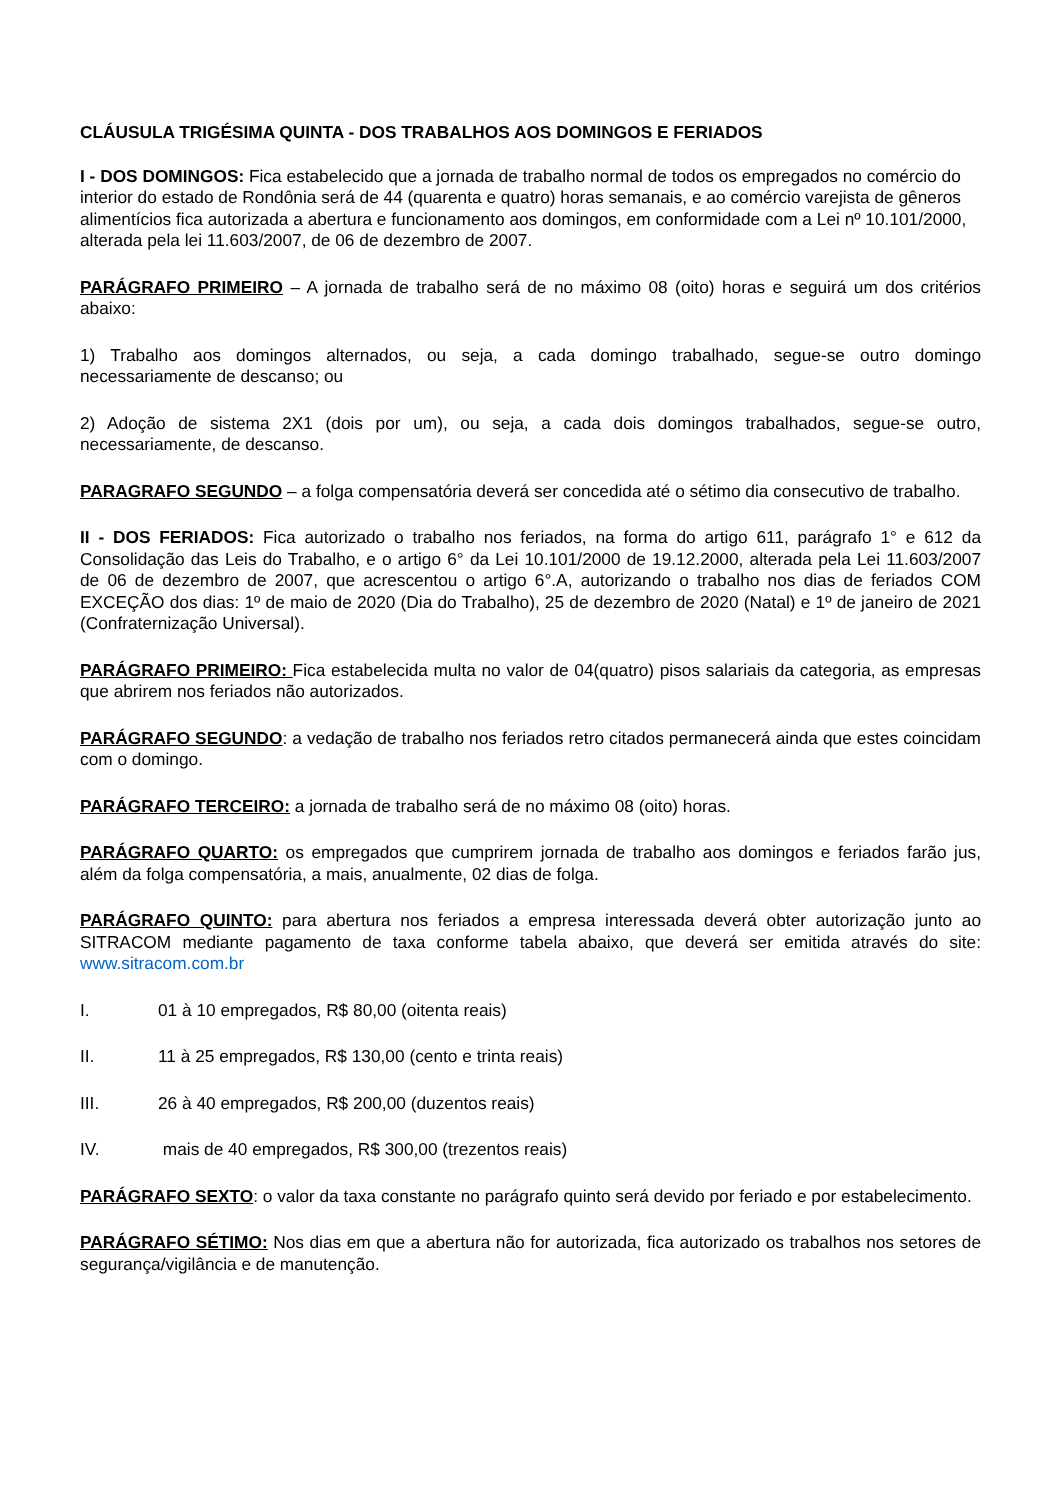CLÁUSULA TRIGÉSIMA QUINTA - DOS TRABALHOS AOS DOMINGOS E FERIADOS
I - DOS DOMINGOS: Fica estabelecido que a jornada de trabalho normal de todos os empregados no comércio do interior do estado de Rondônia será de 44 (quarenta e quatro) horas semanais, e ao comércio varejista de gêneros alimentícios fica autorizada a abertura e funcionamento aos domingos, em conformidade com a Lei nº 10.101/2000, alterada pela lei 11.603/2007, de 06 de dezembro de 2007.
PARÁGRAFO PRIMEIRO – A jornada de trabalho será de no máximo 08 (oito) horas e seguirá um dos critérios abaixo:
1) Trabalho aos domingos alternados, ou seja, a cada domingo trabalhado, segue-se outro domingo necessariamente de descanso; ou
2) Adoção de sistema 2X1 (dois por um), ou seja, a cada dois domingos trabalhados, segue-se outro, necessariamente, de descanso.
PARAGRAFO SEGUNDO – a folga compensatória deverá ser concedida até o sétimo dia consecutivo de trabalho.
II - DOS FERIADOS: Fica autorizado o trabalho nos feriados, na forma do artigo 611, parágrafo 1° e 612 da Consolidação das Leis do Trabalho, e o artigo 6° da Lei 10.101/2000 de 19.12.2000, alterada pela Lei 11.603/2007 de 06 de dezembro de 2007, que acrescentou o artigo 6°.A, autorizando o trabalho nos dias de feriados COM EXCEÇÃO dos dias: 1º de maio de 2020 (Dia do Trabalho), 25 de dezembro de 2020 (Natal) e 1º de janeiro de 2021 (Confraternização Universal).
PARÁGRAFO PRIMEIRO: Fica estabelecida multa no valor de 04(quatro) pisos salariais da categoria, as empresas que abrirem nos feriados não autorizados.
PARÁGRAFO SEGUNDO: a vedação de trabalho nos feriados retro citados permanecerá ainda que estes coincidam com o domingo.
PARÁGRAFO TERCEIRO: a jornada de trabalho será de no máximo 08 (oito) horas.
PARÁGRAFO QUARTO: os empregados que cumprirem jornada de trabalho aos domingos e feriados farão jus, além da folga compensatória, a mais, anualmente, 02 dias de folga.
PARÁGRAFO QUINTO: para abertura nos feriados a empresa interessada deverá obter autorização junto ao SITRACOM mediante pagamento de taxa conforme tabela abaixo, que deverá ser emitida através do site: www.sitracom.com.br
I. 01 à 10 empregados, R$ 80,00 (oitenta reais)
II. 11 à 25 empregados, R$ 130,00 (cento e trinta reais)
III. 26 à 40 empregados, R$ 200,00 (duzentos reais)
IV. mais de 40 empregados, R$ 300,00 (trezentos reais)
PARÁGRAFO SEXTO: o valor da taxa constante no parágrafo quinto será devido por feriado e por estabelecimento.
PARÁGRAFO SÉTIMO: Nos dias em que a abertura não for autorizada, fica autorizado os trabalhos nos setores de segurança/vigilância e de manutenção.